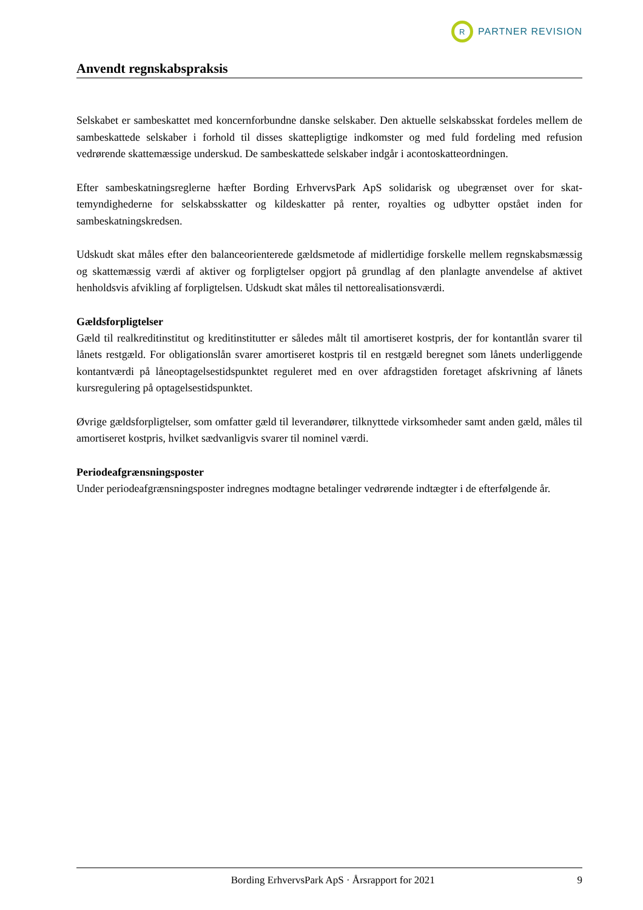R
PARTNER REVISION
Anvendt regnskabspraksis
Selskabet er sambeskattet med koncernforbundne danske selskaber. Den aktuelle selskabsskat fordeles mellem de sambeskattede selskaber i forhold til disses skattepligtige indkomster og med fuld fordeling med refusion vedrørende skattemæssige underskud. De sambeskattede selskaber indgår i acontoskatte­ordningen.
Efter sambeskatningsreglerne hæfter Bording ErhvervsPark ApS solidarisk og ubegrænset over for skat­temyndighederne for selskabsskatter og kildeskatter på renter, royalties og udbytter opstået inden for sambeskatningskredsen.
Udskudt skat måles efter den balanceorienterede gældsmetode af midlertidige forskelle mellem regn­skabsmæssig og skattemæssig værdi af aktiver og forpligtelser opgjort på grundlag af den planlagte an­vendelse af aktivet henholdsvis afvikling af forpligtelsen. Udskudt skat måles til nettorealisationsværdi.
Gældsforpligtelser
Gæld til realkreditinstitut og kreditinstitutter er således målt til amortiseret kostpris, der for kontantlån svarer til lånets restgæld. For obligationslån svarer amortiseret kostpris til en restgæld beregnet som lå­nets underliggende kontantværdi på låneoptagelsestidspunktet reguleret med en over afdragstiden foreta­get afskrivning af lånets kursregulering på optagelsestidspunktet.
Øvrige gældsforpligtelser, som omfatter gæld til leverandører, tilknyttede virksomheder samt anden gæld, måles til amortiseret kostpris, hvilket sædvanligvis svarer til nominel værdi.
Periodeafgrænsningsposter
Under periodeafgrænsningsposter indregnes modtagne betalinger vedrørende indtægter i de efterfølgende år.
Bording ErhvervsPark ApS · Årsrapport for 2021 9